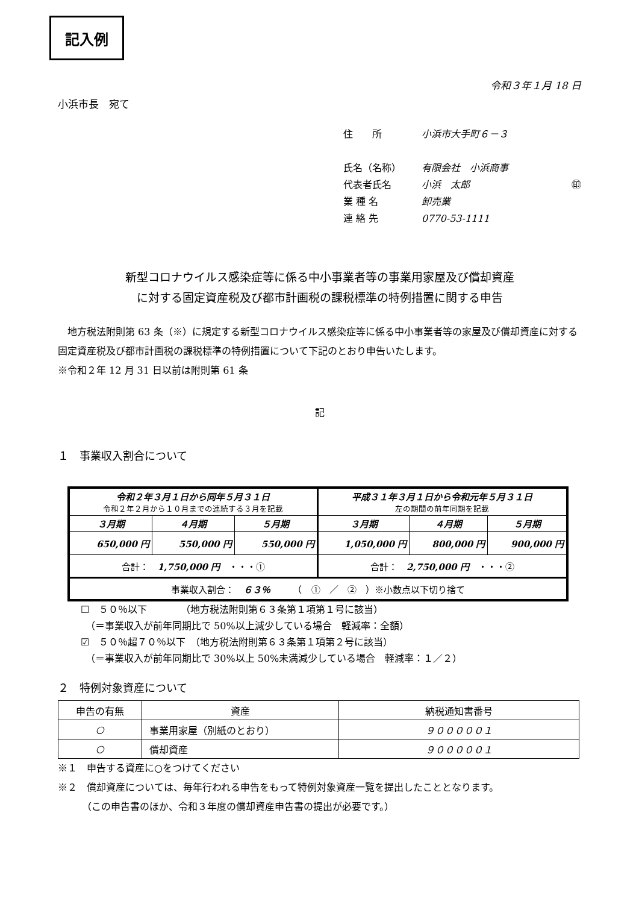記入例
令和３年１月 18 日
小浜市長　宛て
住　　所 小浜市大手町６－３
氏名（名称） 有限会社　小浜商事
代表者氏名 小浜　太郎 ㊞
業 種 名 卸売業
連 絡 先 0770-53-1111
新型コロナウイルス感染症等に係る中小事業者等の事業用家屋及び償却資産
に対する固定資産税及び都市計画税の課税標準の特例措置に関する申告
　地方税法附則第 63 条（※）に規定する新型コロナウイルス感染症等に係る中小事業者等の家屋及び償却資産に対する固定資産税及び都市計画税の課税標準の特例措置について下記のとおり申告いたします。
※令和２年 12 月 31 日以前は附則第 61 条
記
１　事業収入割合について
| 令和２年３月１日から同年５月３１日 令和２年２月から１０月までの連続する３月を記載 | | | 平成３１年３月１日から令和元年５月３１日 左の期間の前年同期を記載 | | |
| ３月期 | ４月期 | ５月期 | ３月期 | ４月期 | ５月期 |
| 650,000 円 | 550,000 円 | 550,000 円 | 1,050,000 円 | 800,000 円 | 900,000 円 |
| 合計： 1,750,000 円 ・・・① | | | 合計： 2,750,000 円 ・・・② | | |
| 事業収入割合： ６３％ （ ① ／ ② ）※小数点以下切り捨て | | | | | |
☐　５０％以下　　　　（地方税法附則第６３条第１項第１号に該当）
　（＝事業収入が前年同期比で 50%以上減少している場合　軽減率：全額）
☑　５０％超７０％以下　（地方税法附則第６３条第１項第２号に該当）
　（＝事業収入が前年同期比で 30%以上 50%未満減少している場合　軽減率：１／２）
２　特例対象資産について
| 申告の有無 | 資産 | 納税通知書番号 |
| ○ | 事業用家屋（別紙のとおり） | ９０００００１ |
| ○ | 償却資産 | ９０００００１ |
※１　申告する資産に○をつけてください
※２　償却資産については、毎年行われる申告をもって特例対象資産一覧を提出したこととなります。
　　　（この申告書のほか、令和３年度の償却資産申告書の提出が必要です。）